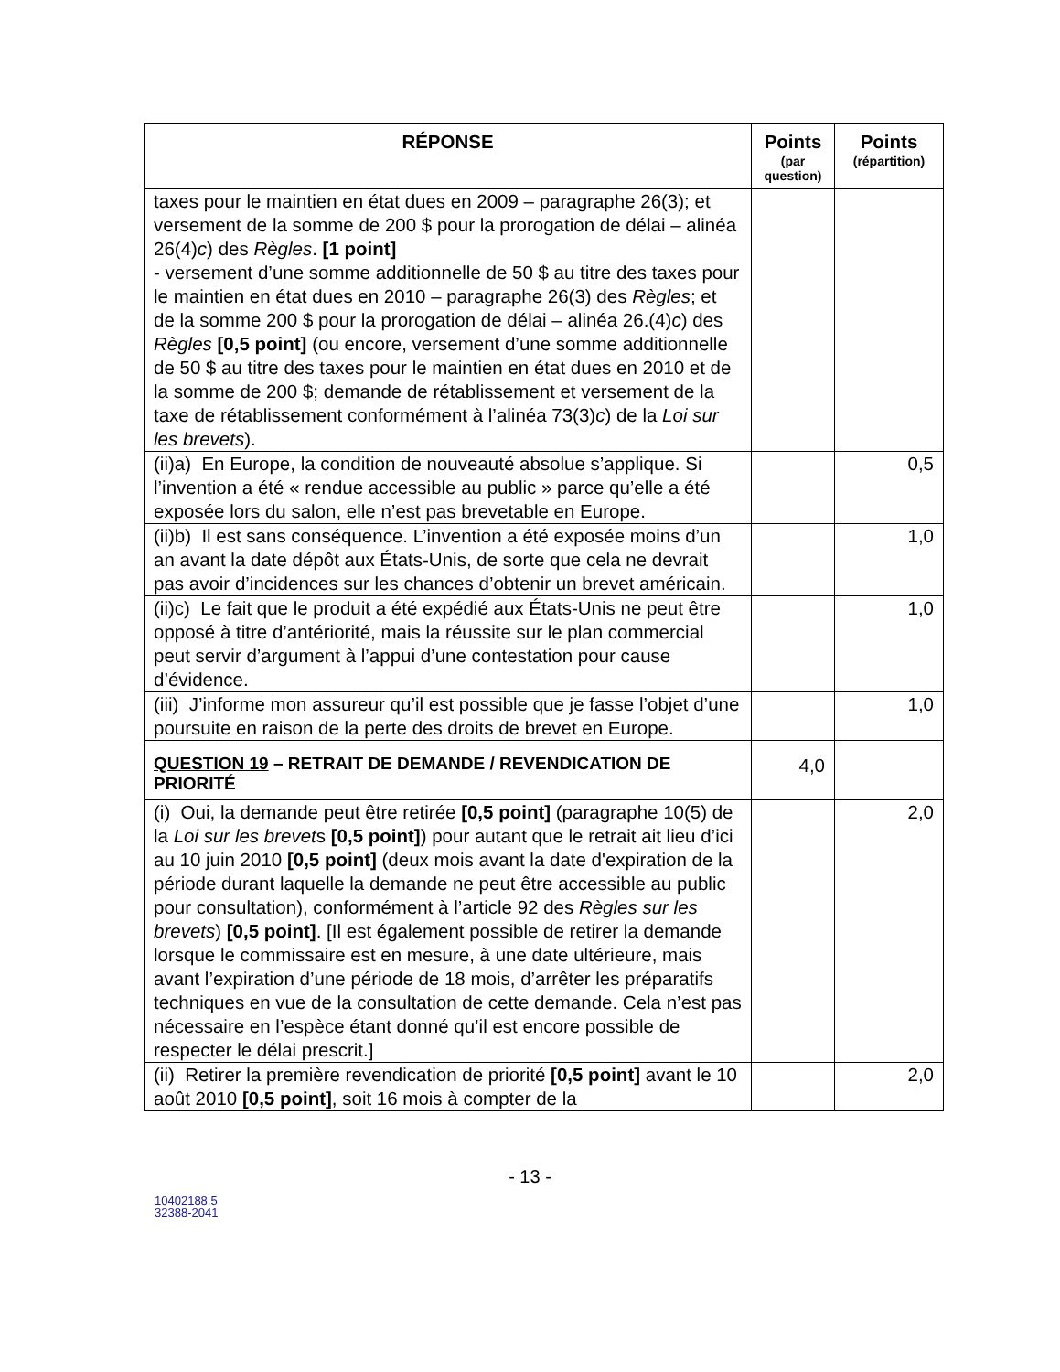| RÉPONSE | Points (par question) | Points (répartition) |
| --- | --- | --- |
| taxes pour le maintien en état dues en 2009 – paragraphe 26(3); et versement de la somme de 200 $ pour la prorogation de délai – alinéa 26(4) c ) des Règles . [1 point] - versement d’une somme additionnelle de 50 $ au titre des taxes pour le maintien en état dues en 2010 – paragraphe 26(3) des Règles ; et de la somme 200 $ pour la prorogation de délai – alinéa 26.(4) c ) des Règles [0,5 point] (ou encore, versement d’une somme additionnelle de 50 $ au titre des taxes pour le maintien en état dues en 2010 et de la somme de 200 $; demande de rétablissement et versement de la taxe de rétablissement conformément à l’alinéa 73(3) c ) de la Loi sur les brevets ). | | |
| (ii)a) En Europe, la condition de nouveauté absolue s’applique. Si l’invention a été « rendue accessible au public » parce qu’elle a été exposée lors du salon, elle n’est pas brevetable en Europe. | | 0,5 |
| (ii)b) Il est sans conséquence. L’invention a été exposée moins d’un an avant la date dépôt aux États-Unis, de sorte que cela ne devrait pas avoir d’incidences sur les chances d’obtenir un brevet américain. | | 1,0 |
| (ii)c) Le fait que le produit a été expédié aux États-Unis ne peut être opposé à titre d’antériorité, mais la réussite sur le plan commercial peut servir d’argument à l’appui d’une contestation pour cause d’évidence. | | 1,0 |
| (iii) J’informe mon assureur qu’il est possible que je fasse l’objet d’une poursuite en raison de la perte des droits de brevet en Europe. | | 1,0 |
| QUESTION 19 – RETRAIT DE DEMANDE / REVENDICATION DE PRIORITÉ | 4,0 | |
| (i) Oui, la demande peut être retirée [0,5 point] (paragraphe 10(5) de la Loi sur les brevet s [0,5 point] ) pour autant que le retrait ait lieu d’ici au 10 juin 2010 [0,5 point] (deux mois avant la date d'expiration de la période durant laquelle la demande ne peut être accessible au public pour consultation), conformément à l’article 92 des Règles sur les brevets ) [0,5 point] . [Il est également possible de retirer la demande lorsque le commissaire est en mesure, à une date ultérieure, mais avant l’expiration d’une période de 18 mois, d’arrêter les préparatifs techniques en vue de la consultation de cette demande. Cela n’est pas nécessaire en l’espèce étant donné qu’il est encore possible de respecter le délai prescrit.] | | 2,0 |
| (ii) Retirer la première revendication de priorité [0,5 point] avant le 10 août 2010 [0,5 point] , soit 16 mois à compter de la | | 2,0 |
- 13 -
10402188.5
32388-2041